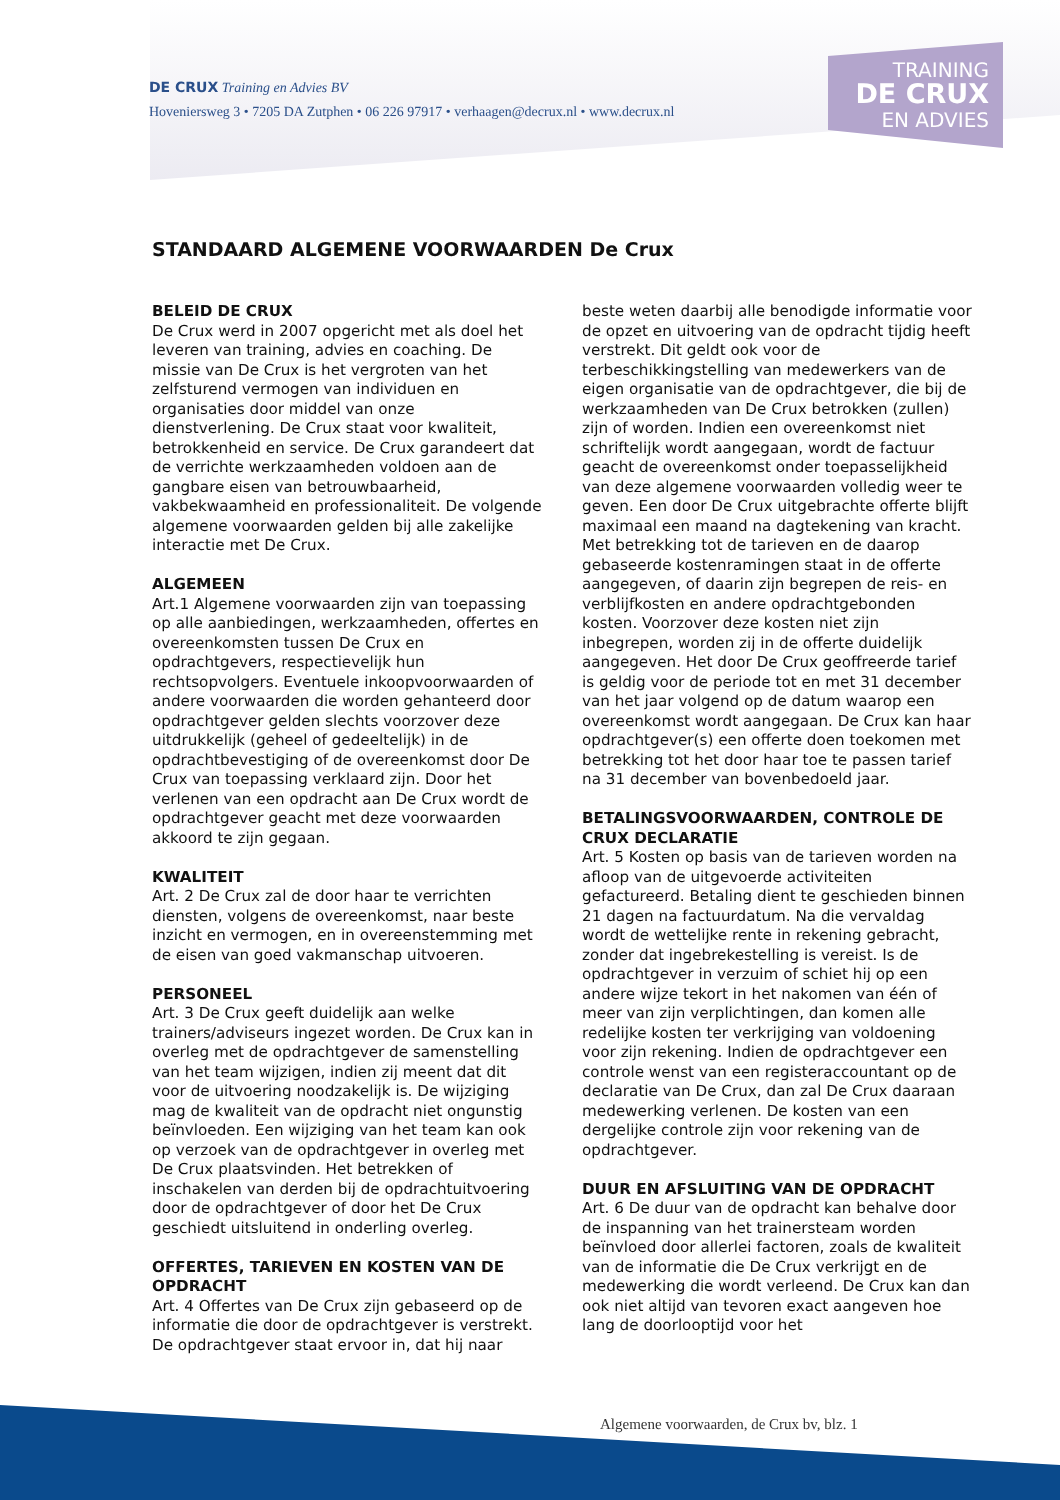TRAINING
DE CRUX
EN ADVIES
DE CRUX Training en Advies BV
Hoveniersweg 3 • 7205 DA Zutphen • 06 226 97917 • verhaagen@decrux.nl • www.decrux.nl
STANDAARD ALGEMENE VOORWAARDEN De Crux
BELEID DE CRUX
De Crux werd in 2007 opgericht met als doel het leveren van training, advies en coaching. De missie van De Crux is het vergroten van het zelfsturend vermogen van individuen en organisaties door middel van onze dienstverlening. De Crux staat voor kwaliteit, betrokkenheid en service. De Crux garandeert dat de verrichte werkzaamheden voldoen aan de gangbare eisen van betrouwbaarheid, vakbekwaamheid en professionaliteit. De volgende algemene voorwaarden gelden bij alle zakelijke interactie met De Crux.
ALGEMEEN
Art.1 Algemene voorwaarden zijn van toepassing op alle aanbiedingen, werkzaamheden, offertes en overeenkomsten tussen De Crux en opdrachtgevers, respectievelijk hun rechtsopvolgers. Eventuele inkoopvoorwaarden of andere voorwaarden die worden gehanteerd door opdrachtgever gelden slechts voorzover deze uitdrukkelijk (geheel of gedeeltelijk) in de opdrachtbevestiging of de overeenkomst door De Crux van toepassing verklaard zijn. Door het verlenen van een opdracht aan De Crux wordt de opdrachtgever geacht met deze voorwaarden akkoord te zijn gegaan.
KWALITEIT
Art. 2 De Crux zal de door haar te verrichten diensten, volgens de overeenkomst, naar beste inzicht en vermogen, en in overeenstemming met de eisen van goed vakmanschap uitvoeren.
PERSONEEL
Art. 3 De Crux geeft duidelijk aan welke trainers/adviseurs ingezet worden. De Crux kan in overleg met de opdrachtgever de samenstelling van het team wijzigen, indien zij meent dat dit voor de uitvoering noodzakelijk is. De wijziging mag de kwaliteit van de opdracht niet ongunstig beïnvloeden. Een wijziging van het team kan ook op verzoek van de opdrachtgever in overleg met De Crux plaatsvinden. Het betrekken of inschakelen van derden bij de opdrachtuitvoering door de opdrachtgever of door het De Crux geschiedt uitsluitend in onderling overleg.
OFFERTES, TARIEVEN EN KOSTEN VAN DE OPDRACHT
Art. 4 Offertes van De Crux zijn gebaseerd op de informatie die door de opdrachtgever is verstrekt. De opdrachtgever staat ervoor in, dat hij naar beste weten daarbij alle benodigde informatie voor de opzet en uitvoering van de opdracht tijdig heeft verstrekt. Dit geldt ook voor de terbeschikkingstelling van medewerkers van de eigen organisatie van de opdrachtgever, die bij de werkzaamheden van De Crux betrokken (zullen) zijn of worden. Indien een overeenkomst niet schriftelijk wordt aangegaan, wordt de factuur geacht de overeenkomst onder toepasselijkheid van deze algemene voorwaarden volledig weer te geven. Een door De Crux uitgebrachte offerte blijft maximaal een maand na dagtekening van kracht. Met betrekking tot de tarieven en de daarop gebaseerde kostenramingen staat in de offerte aangegeven, of daarin zijn begrepen de reis- en verblijfkosten en andere opdrachtgebonden kosten. Voorzover deze kosten niet zijn inbegrepen, worden zij in de offerte duidelijk aangegeven. Het door De Crux geoffreerde tarief is geldig voor de periode tot en met 31 december van het jaar volgend op de datum waarop een overeenkomst wordt aangegaan. De Crux kan haar opdrachtgever(s) een offerte doen toekomen met betrekking tot het door haar toe te passen tarief na 31 december van bovenbedoeld jaar.
BETALINGSVOORWAARDEN, CONTROLE DE CRUX DECLARATIE
Art. 5 Kosten op basis van de tarieven worden na afloop van de uitgevoerde activiteiten gefactureerd. Betaling dient te geschieden binnen 21 dagen na factuurdatum. Na die vervaldag wordt de wettelijke rente in rekening gebracht, zonder dat ingebrekestelling is vereist. Is de opdrachtgever in verzuim of schiet hij op een andere wijze tekort in het nakomen van één of meer van zijn verplichtingen, dan komen alle redelijke kosten ter verkrijging van voldoening voor zijn rekening. Indien de opdrachtgever een controle wenst van een registeraccountant op de declaratie van De Crux, dan zal De Crux daaraan medewerking verlenen. De kosten van een dergelijke controle zijn voor rekening van de opdrachtgever.
DUUR EN AFSLUITING VAN DE OPDRACHT
Art. 6 De duur van de opdracht kan behalve door de inspanning van het trainersteam worden beïnvloed door allerlei factoren, zoals de kwaliteit van de informatie die De Crux verkrijgt en de medewerking die wordt verleend. De Crux kan dan ook niet altijd van tevoren exact aangeven hoe lang de doorlooptijd voor het
Algemene voorwaarden, de Crux bv, blz. 1